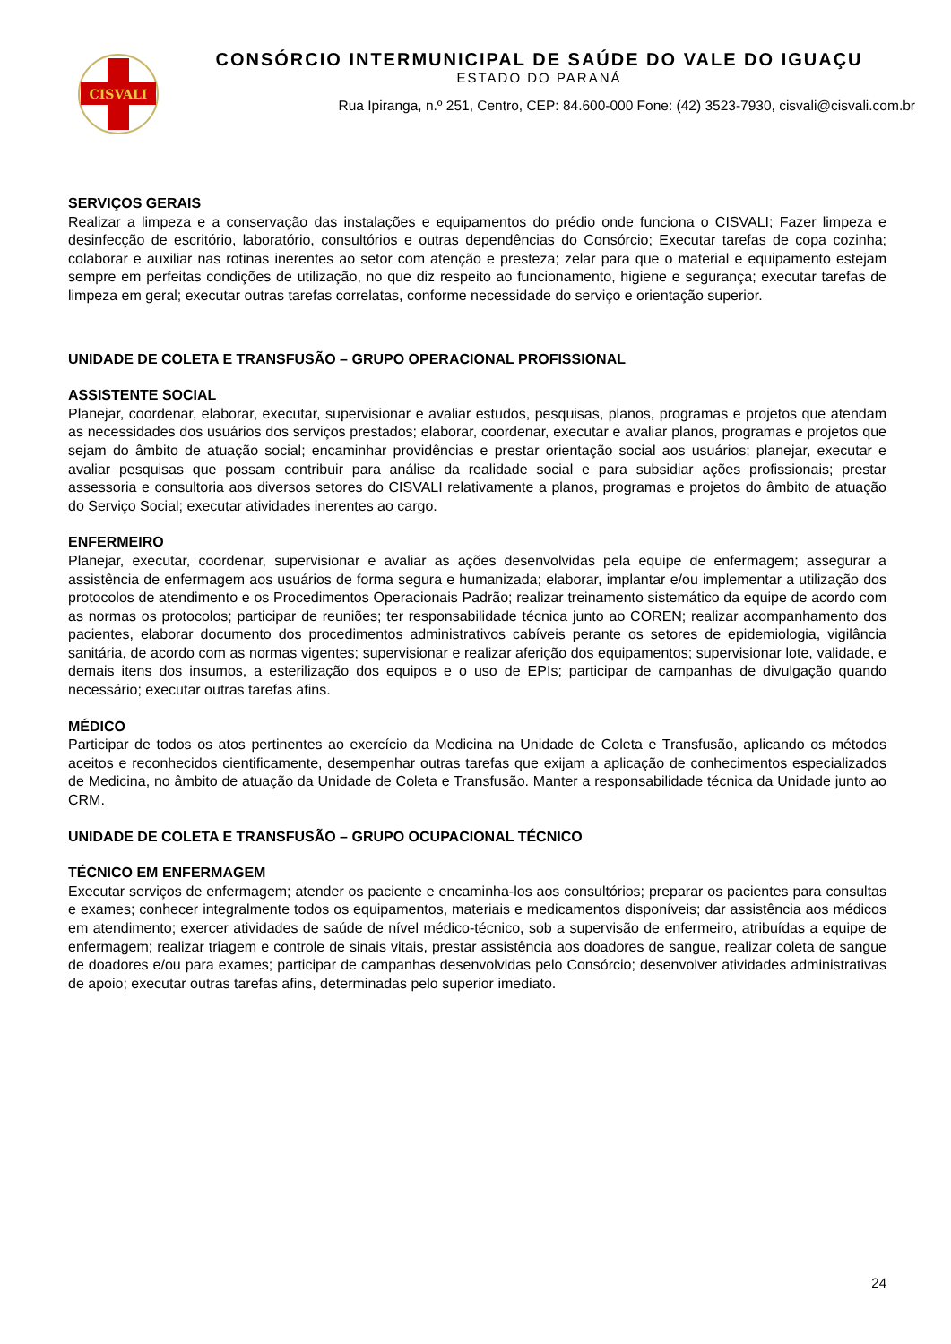CISVALI
CONSÓRCIO INTERMUNICIPAL DE SAÚDE DO VALE DO IGUAÇU
ESTADO DO PARANÁ
Rua Ipiranga, n.º 251, Centro, CEP: 84.600-000 Fone: (42) 3523-7930, cisvali@cisvali.com.br
SERVIÇOS GERAIS
Realizar a limpeza e a conservação das instalações e equipamentos do prédio onde funciona o CISVALI; Fazer limpeza e desinfecção de escritório, laboratório, consultórios e outras dependências do Consórcio; Executar tarefas de copa cozinha; colaborar e auxiliar nas rotinas inerentes ao setor com atenção e presteza; zelar para que o material e equipamento estejam sempre em perfeitas condições de utilização, no que diz respeito ao funcionamento, higiene e segurança; executar tarefas de limpeza em geral; executar outras tarefas correlatas, conforme necessidade do serviço e orientação superior.
UNIDADE DE COLETA E TRANSFUSÃO – GRUPO OPERACIONAL PROFISSIONAL
ASSISTENTE SOCIAL
Planejar, coordenar, elaborar, executar, supervisionar e avaliar estudos, pesquisas, planos, programas e projetos que atendam as necessidades dos usuários dos serviços prestados; elaborar, coordenar, executar e avaliar planos, programas e projetos que sejam do âmbito de atuação social; encaminhar providências e prestar orientação social aos usuários; planejar, executar e avaliar pesquisas que possam contribuir para análise da realidade social e para subsidiar ações profissionais; prestar assessoria e consultoria aos diversos setores do CISVALI relativamente a planos, programas e projetos do âmbito de atuação do Serviço Social; executar atividades inerentes ao cargo.
ENFERMEIRO
Planejar, executar, coordenar, supervisionar e avaliar as ações desenvolvidas pela equipe de enfermagem; assegurar a assistência de enfermagem aos usuários de forma segura e humanizada; elaborar, implantar e/ou implementar a utilização dos protocolos de atendimento e os Procedimentos Operacionais Padrão; realizar treinamento sistemático da equipe de acordo com as normas os protocolos; participar de reuniões; ter responsabilidade técnica junto ao COREN; realizar acompanhamento dos pacientes, elaborar documento dos procedimentos administrativos cabíveis perante os setores de epidemiologia, vigilância sanitária, de acordo com as normas vigentes; supervisionar e realizar aferição dos equipamentos; supervisionar lote, validade, e demais itens dos insumos, a esterilização dos equipos e o uso de EPIs; participar de campanhas de divulgação quando necessário; executar outras tarefas afins.
MÉDICO
Participar de todos os atos pertinentes ao exercício da Medicina na Unidade de Coleta e Transfusão, aplicando os métodos aceitos e reconhecidos cientificamente, desempenhar outras tarefas que exijam a aplicação de conhecimentos especializados de Medicina, no âmbito de atuação da Unidade de Coleta e Transfusão. Manter a responsabilidade técnica da Unidade junto ao CRM.
UNIDADE DE COLETA E TRANSFUSÃO – GRUPO OCUPACIONAL TÉCNICO
TÉCNICO EM ENFERMAGEM
Executar serviços de enfermagem; atender os paciente e encaminha-los aos consultórios; preparar os pacientes para consultas e exames; conhecer integralmente todos os equipamentos, materiais e medicamentos disponíveis; dar assistência aos médicos em atendimento; exercer atividades de saúde de nível médico-técnico, sob a supervisão de enfermeiro, atribuídas a equipe de enfermagem; realizar triagem e controle de sinais vitais, prestar assistência aos doadores de sangue, realizar coleta de sangue de doadores e/ou para exames; participar de campanhas desenvolvidas pelo Consórcio; desenvolver atividades administrativas de apoio; executar outras tarefas afins, determinadas pelo superior imediato.
24